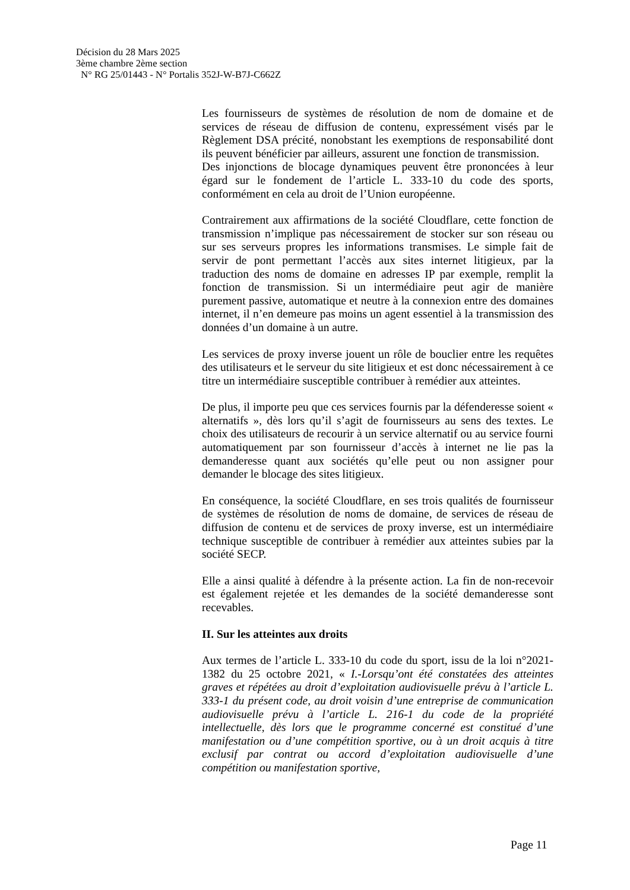Décision du 28 Mars 2025
3ème chambre 2ème section
N° RG 25/01443 - N° Portalis 352J-W-B7J-C662Z
Les fournisseurs de systèmes de résolution de nom de domaine et de services de réseau de diffusion de contenu, expressément visés par le Règlement DSA précité, nonobstant les exemptions de responsabilité dont ils peuvent bénéficier par ailleurs, assurent une fonction de transmission.
Des injonctions de blocage dynamiques peuvent être prononcées à leur égard sur le fondement de l’article L. 333-10 du code des sports, conformément en cela au droit de l’Union européenne.
Contrairement aux affirmations de la société Cloudflare, cette fonction de transmission n’implique pas nécessairement de stocker sur son réseau ou sur ses serveurs propres les informations transmises. Le simple fait de servir de pont permettant l’accès aux sites internet litigieux, par la traduction des noms de domaine en adresses IP par exemple, remplit la fonction de transmission. Si un intermédiaire peut agir de manière purement passive, automatique et neutre à la connexion entre des domaines internet, il n’en demeure pas moins un agent essentiel à la transmission des données d’un domaine à un autre.
Les services de proxy inverse jouent un rôle de bouclier entre les requêtes des utilisateurs et le serveur du site litigieux et est donc nécessairement à ce titre un intermédiaire susceptible contribuer à remédier aux atteintes.
De plus, il importe peu que ces services fournis par la défenderesse soient « alternatifs », dès lors qu’il s’agit de fournisseurs au sens des textes. Le choix des utilisateurs de recourir à un service alternatif ou au service fourni automatiquement par son fournisseur d’accès à internet ne lie pas la demanderesse quant aux sociétés qu’elle peut ou non assigner pour demander le blocage des sites litigieux.
En conséquence, la société Cloudflare, en ses trois qualités de fournisseur de systèmes de résolution de noms de domaine, de services de réseau de diffusion de contenu et de services de proxy inverse, est un intermédiaire technique susceptible de contribuer à remédier aux atteintes subies par la société SECP.
Elle a ainsi qualité à défendre à la présente action. La fin de non-recevoir est également rejetée et les demandes de la société demanderesse sont recevables.
II. Sur les atteintes aux droits
Aux termes de l’article L. 333-10 du code du sport, issu de la loi n°2021-1382 du 25 octobre 2021, « I.-Lorsqu’ont été constatées des atteintes graves et répétées au droit d’exploitation audiovisuelle prévu à l’article L. 333-1 du présent code, au droit voisin d’une entreprise de communication audiovisuelle prévu à l’article L. 216-1 du code de la propriété intellectuelle, dès lors que le programme concerné est constitué d’une manifestation ou d’une compétition sportive, ou à un droit acquis à titre exclusif par contrat ou accord d’exploitation audiovisuelle d’une compétition ou manifestation sportive,
Page 11